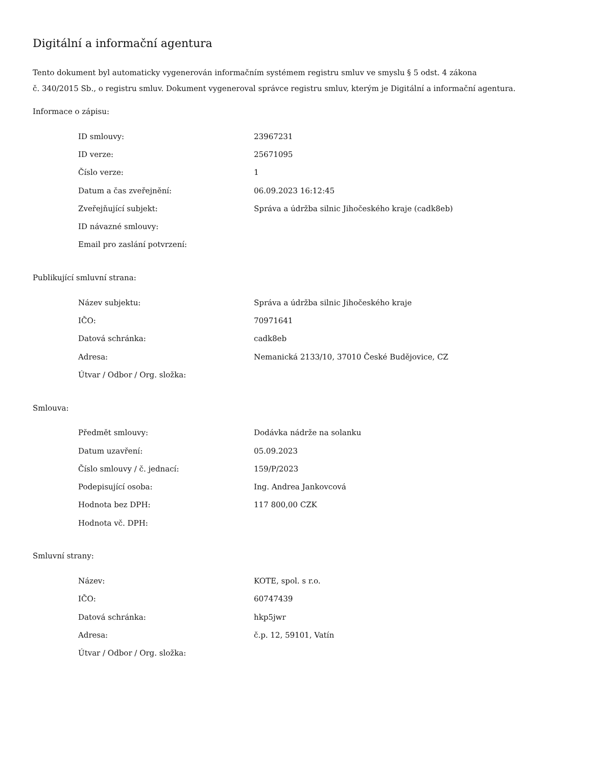Digitální a informační agentura
Tento dokument byl automaticky vygenerován informačním systémem registru smluv ve smyslu § 5 odst. 4 zákona
č. 340/2015 Sb., o registru smluv. Dokument vygeneroval správce registru smluv, kterým je Digitální a informační agentura.
Informace o zápisu:
| ID smlouvy: | 23967231 |
| ID verze: | 25671095 |
| Číslo verze: | 1 |
| Datum a čas zveřejnění: | 06.09.2023 16:12:45 |
| Zveřejňující subjekt: | Správa a údržba silnic Jihočeského kraje (cadk8eb) |
| ID návazné smlouvy: | |
| Email pro zaslání potvrzení: | |
Publikující smluvní strana:
| Název subjektu: | Správa a údržba silnic Jihočeského kraje |
| IČO: | 70971641 |
| Datová schránka: | cadk8eb |
| Adresa: | Nemanická 2133/10, 37010 České Budějovice, CZ |
| Útvar / Odbor / Org. složka: | |
Smlouva:
| Předmět smlouvy: | Dodávka nádrže na solanku |
| Datum uzavření: | 05.09.2023 |
| Číslo smlouvy / č. jednací: | 159/P/2023 |
| Podepisující osoba: | Ing. Andrea Jankovcová |
| Hodnota bez DPH: | 117 800,00 CZK |
| Hodnota vč. DPH: | |
Smluvní strany:
| Název: | KOTE, spol. s r.o. |
| IČO: | 60747439 |
| Datová schránka: | hkp5jwr |
| Adresa: | č.p. 12, 59101, Vatín |
| Útvar / Odbor / Org. složka: | |